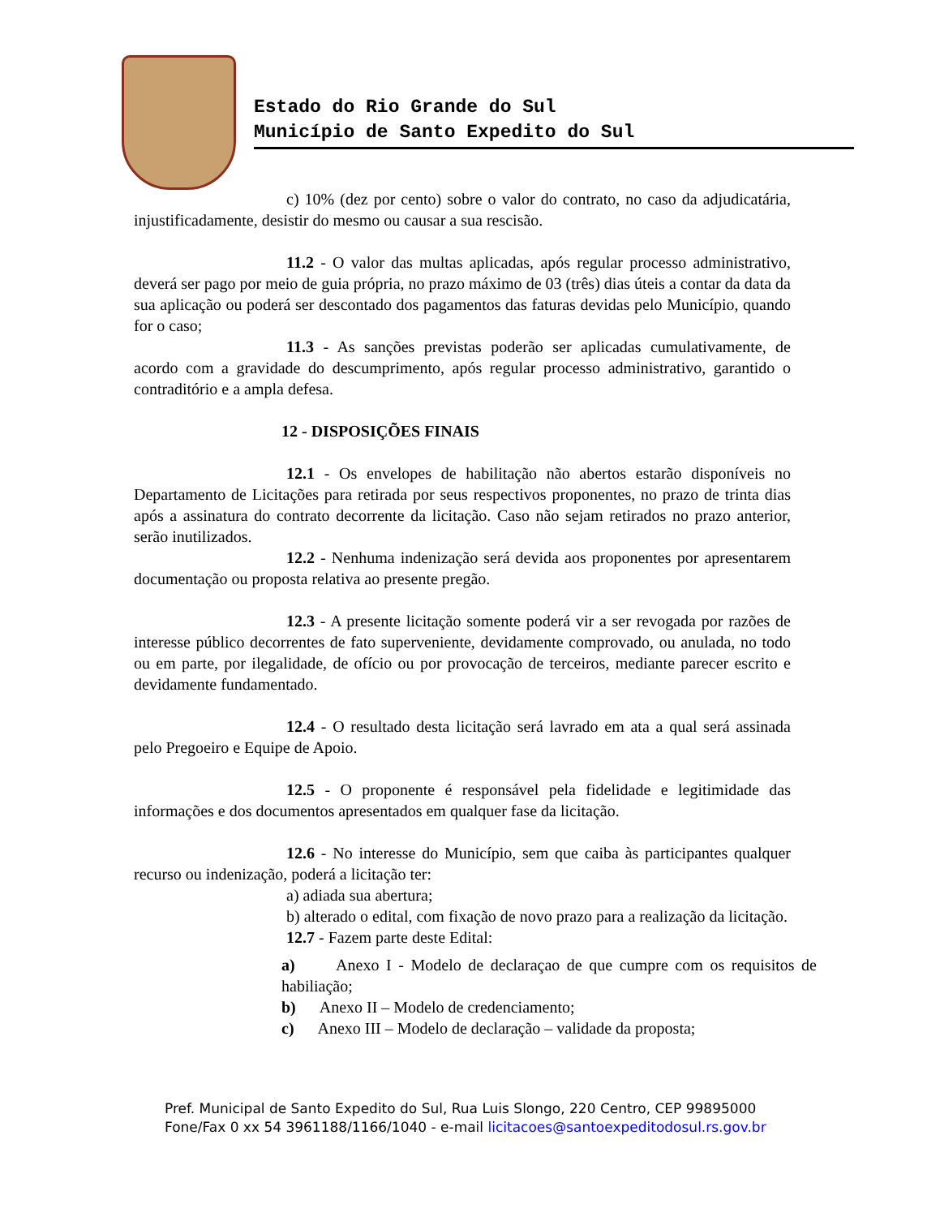Estado do Rio Grande do Sul
Município de Santo Expedito do Sul
c) 10% (dez por cento) sobre o valor do contrato, no caso da adjudicatária, injustificadamente, desistir do mesmo ou causar a sua rescisão.
11.2 - O valor das multas aplicadas, após regular processo administrativo, deverá ser pago por meio de guia própria, no prazo máximo de 03 (três) dias úteis a contar da data da sua aplicação ou poderá ser descontado dos pagamentos das faturas devidas pelo Município, quando for o caso;
11.3 - As sanções previstas poderão ser aplicadas cumulativamente, de acordo com a gravidade do descumprimento, após regular processo administrativo, garantido o contraditório e a ampla defesa.
12 - DISPOSIÇÕES FINAIS
12.1 - Os envelopes de habilitação não abertos estarão disponíveis no Departamento de Licitações para retirada por seus respectivos proponentes, no prazo de trinta dias após a assinatura do contrato decorrente da licitação. Caso não sejam retirados no prazo anterior, serão inutilizados.
12.2 - Nenhuma indenização será devida aos proponentes por apresentarem documentação ou proposta relativa ao presente pregão.
12.3 - A presente licitação somente poderá vir a ser revogada por razões de interesse público decorrentes de fato superveniente, devidamente comprovado, ou anulada, no todo ou em parte, por ilegalidade, de ofício ou por provocação de terceiros, mediante parecer escrito e devidamente fundamentado.
12.4 - O resultado desta licitação será lavrado em ata a qual será assinada pelo Pregoeiro e Equipe de Apoio.
12.5 - O proponente é responsável pela fidelidade e legitimidade das informações e dos documentos apresentados em qualquer fase da licitação.
12.6 - No interesse do Município, sem que caiba às participantes qualquer recurso ou indenização, poderá a licitação ter:
a) adiada sua abertura;
b) alterado o edital, com fixação de novo prazo para a realização da licitação.
12.7 - Fazem parte deste Edital:
a) Anexo I - Modelo de declaraçao de que cumpre com os requisitos de habiliação;
b) Anexo II – Modelo de credenciamento;
c) Anexo III – Modelo de declaração – validade da proposta;
Pref. Municipal de Santo Expedito do Sul, Rua Luis Slongo, 220 Centro, CEP 99895000
Fone/Fax 0 xx 54 3961188/1166/1040 - e-mail licitacoes@santoexpeditodosul.rs.gov.br